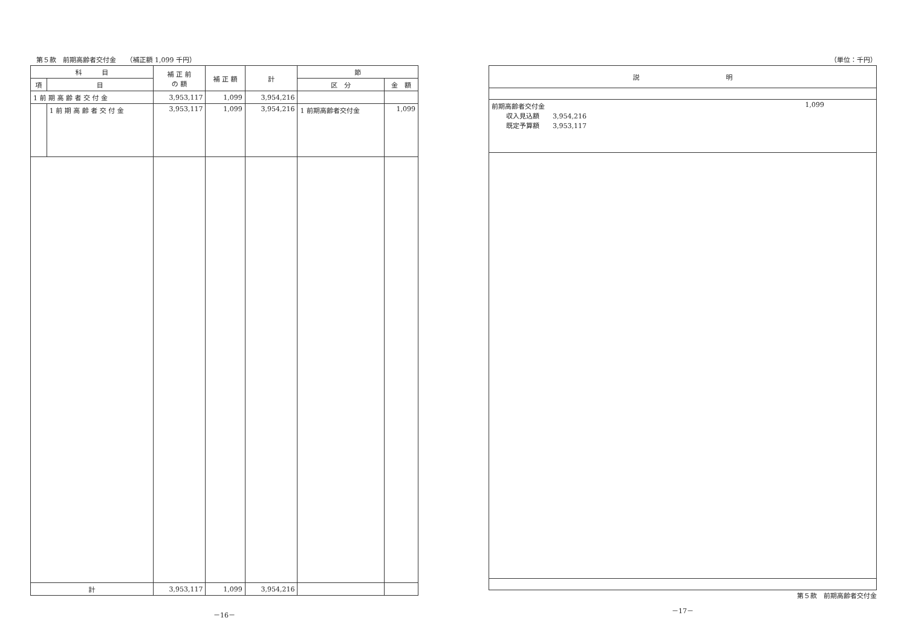第５款　前期高齢者交付金　　（補正額 1,099 千円）
| 科 目 | | 補 正 前 の 額 | 補 正 額 | 計 | 節 | |
| --- | --- | --- | --- | --- | --- | --- |
| 項 | 目 | | | | 区 分 | 金 額 |
| 1 前 期 高 齢 者 交 付 金 | | 3,953,117 | 1,099 | 3,954,216 | | |
| | 1 前 期 高 齢 者 交 付 金 | 3,953,117 | 1,099 | 3,954,216 | 1 前期高齢者交付金 | 1,099 |
| 計 | | 3,953,117 | 1,099 | 3,954,216 | | |
－16－
（単位：千円）
| 説 明 |
| --- |
| 前期高齢者交付金 1,099 収入見込額 3,954,216 既定予算額 3,953,117 |
第５款　前期高齢者交付金
－17－